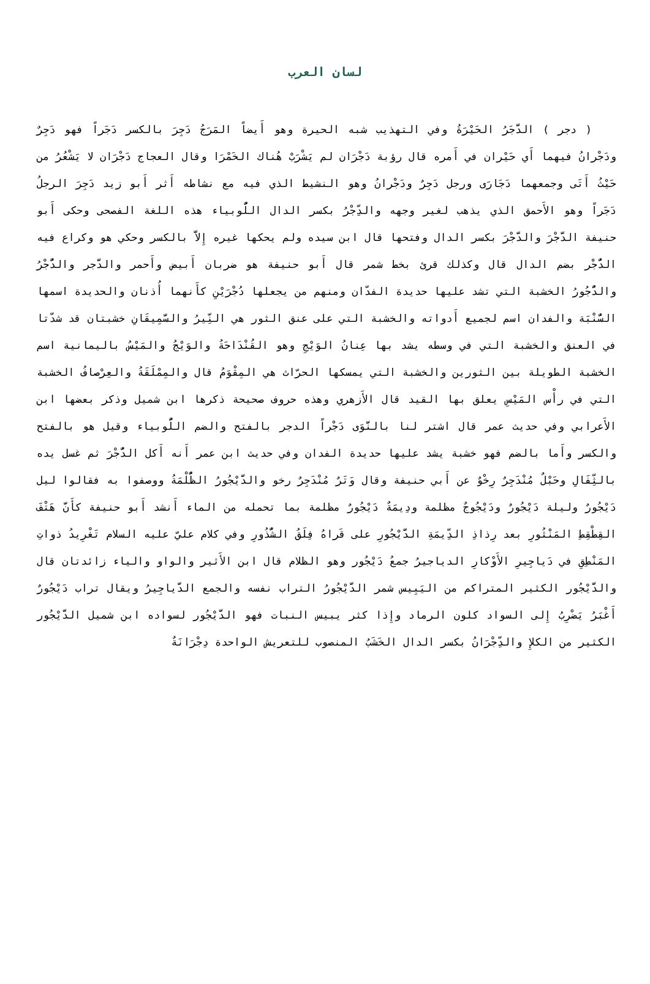لسان العرب
( دجر ) الدَّجَرُ الحَيْرَةُ وفي التهذيب شبه الحيرة وهو أَيضاً المَرَجُ دَجِرَ بالكسر دَجَراً فهو دَجِرٌ ودَجْرانُ فيهما أَي حَيْران في أَمره قال رؤبة دَجْرَان لم يَشْرَبْ هُناك الخَمْرَا وقال العجاج دَجْرَان لا يَشْعُرُ من حَيْثُ أَتَى وجمعهما دَجَارَى ورجل دَجِرٌ ودَجْرانُ وهو النشيط الذي فيه مع نشاطه أَثر أَبو زيد دَجِرَ الرجلُ دَجَراً وهو الأَحمق الذي يذهب لغير وجهه والدِّجْرُ بكسر الدال اللُّوبياء هذه اللغة الفصحى وحكى أَبو حنيفة الدَّجْرَ والدَّجْرَ بكسر الدال وفتحها قال ابن سيده ولم يحكها غيره إِلاَّ بالكسر وحكي هو وكراع فيه الدُّجْر بضم الدال قال وكذلك قرئ بخط شمر قال أَبو حنيفة هو ضربان أَبيض وأَحمر والدَّجر والدُّجْرُ والدُّجُورُ الخشبة التي تشد عليها حديدة الفدّان ومنهم من يجعلها دُجْرَيْنِ كأَنهما أُذنان والحديدة اسمها السُّنْبَة والفدان اسم لجميع أَدواته والخشبة التي على عنق الثور هي النِّيرُ والسَّمِيقَانِ خشبتان قد شدّتا في العنق والخشبة التي في وسطه يشد بها عِنانُ الوَيْجِ وهو القُنْدَاحَةُ والوَيْجُ والمَيْسُ باليمانية اسم الخشبة الطويلة بين الثورين والخشبة التي يمسكها الحرّاث هي المِقْوَمُ قال والمِمْلَقَةُ والعِرْصافُ الخشبة التي في رأْس المَيْسِ يعلق بها القيد قال الأَزهري وهذه حروف صحيحة ذكرها ابن شميل وذكر بعضها ابن الأَعرابي وفي حديث عمر قال اشتر لنا بالنَّوَى دَجْراً الدجر بالفتح والضم اللُّوبياء وقيل هو بالفتح والكسر وأَما بالضم فهو خشبة يشد عليها حديدة الفدان وفي حديث ابن عمر أَنه أَكل الدُّجْرَ ثم غسل يده بالثِّفَالِ وحَبْلٌ مُنْدَجِرٌ رِخْوٌ عن أَبي حنيفة وقال وَتَرٌ مُنْدَجِرٌ رخو والدَّيْجُورُ الظُّلْمَةُ ووصفوا به فقالوا ليل دَيْجُورٌ وليلة دَيْجُورٌ ودَيْجُوجٌ مظلمة ودِيمَةٌ دَيْجُورٌ مظلمة بما تحمله من الماء أَنشد أَبو حنيفة كأَنَّ هَتْفَ القِطْقِطِ المَنْثُورِ بعد رِذاذِ الدِّيمَةِ الدَّيْجُورِ على قَراهُ فِلَقُ الشُّذُورِ وفي كلام عليّ عليه السلام تَغْرِيدُ ذواتِ المَنْطِقِ في دَياجِيرِ الأَوْكارِ الدياجيرُ جمعُ دَيْجُور وهو الظلام قال ابن الأَثير والواو والياء زائدتان قال والدَّيْجُور الكثير المتراكم من اليَبِيس شمر الدَّيْجُورُ التراب نفسه والجمع الدَّياجِيرُ ويقال تراب دَيْجُورٌ أَغْبَرُ يَضْرِبُ إِلى السواد كلون الرماد وإِذا كثر يبيس النبات فهو الدَّيْجُور لسواده ابن شميل الدَّيْجُور الكثير من الكلإِ والدِّجْرَانُ بكسر الدال الخَشَبُ المنصوب للتعريش الواحدة دِجْرَانَةٌ